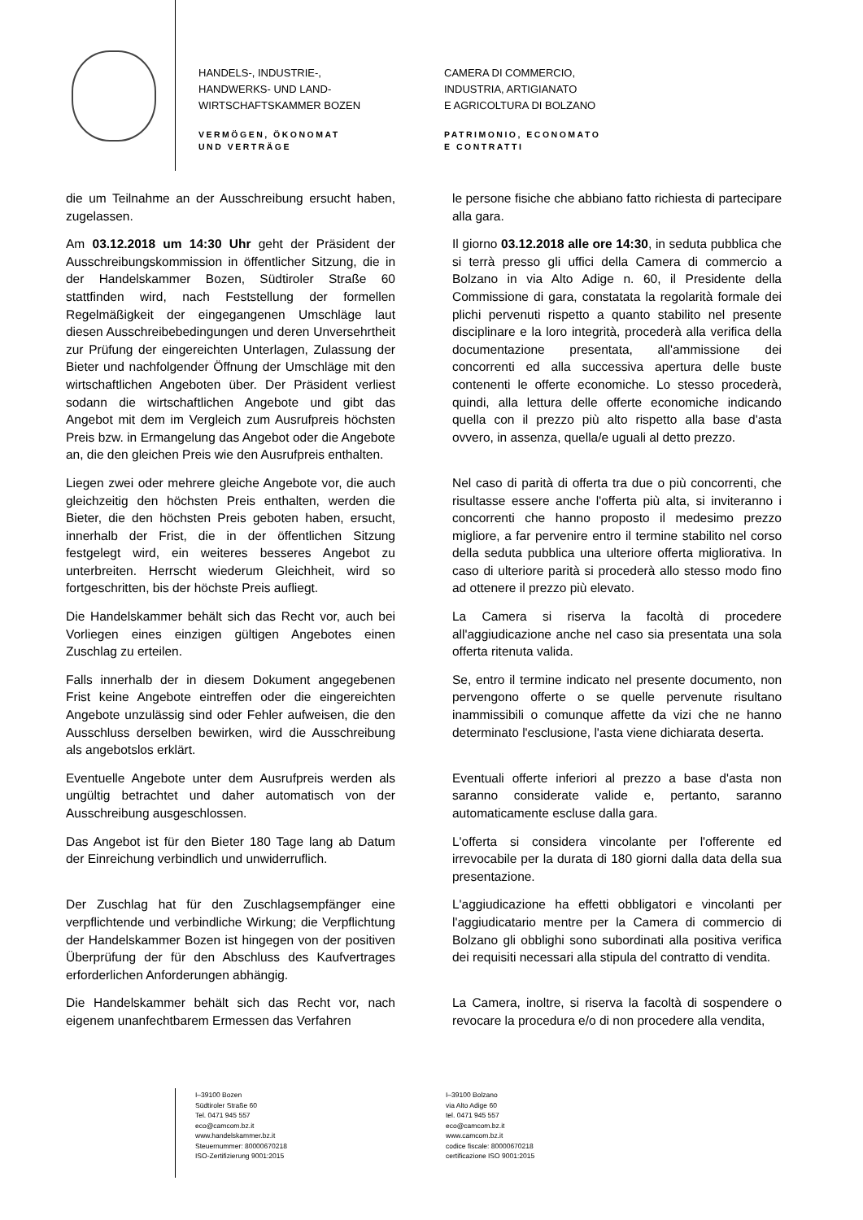HANDELS-, INDUSTRIE-,
HANDWERKS- UND LAND-
WIRTSCHAFTSKAMMER BOZEN
VERMÖGEN, ÖKONOMAT
UND VERTRÄGE
CAMERA DI COMMERCIO,
INDUSTRIA, ARTIGIANATO
E AGRICOLTURA DI BOLZANO
PATRIMONIO, ECONOMATO
E CONTRATTI
die um Teilnahme an der Ausschreibung ersucht haben, zugelassen.
le persone fisiche che abbiano fatto richiesta di partecipare alla gara.
Am 03.12.2018 um 14:30 Uhr geht der Präsident der Ausschreibungskommission in öffentlicher Sitzung, die in der Handelskammer Bozen, Südtiroler Straße 60 stattfinden wird, nach Feststellung der formellen Regelmäßigkeit der eingegangenen Umschläge laut diesen Ausschreibebedingungen und deren Unversehrtheit zur Prüfung der eingereichten Unterlagen, Zulassung der Bieter und nachfolgender Öffnung der Umschläge mit den wirtschaftlichen Angeboten über. Der Präsident verliest sodann die wirtschaftlichen Angebote und gibt das Angebot mit dem im Vergleich zum Ausrufpreis höchsten Preis bzw. in Ermangelung das Angebot oder die Angebote an, die den gleichen Preis wie den Ausrufpreis enthalten.
Il giorno 03.12.2018 alle ore 14:30, in seduta pubblica che si terrà presso gli uffici della Camera di commercio a Bolzano in via Alto Adige n. 60, il Presidente della Commissione di gara, constatata la regolarità formale dei plichi pervenuti rispetto a quanto stabilito nel presente disciplinare e la loro integrità, procederà alla verifica della documentazione presentata, all'ammissione dei concorrenti ed alla successiva apertura delle buste contenenti le offerte economiche. Lo stesso procederà, quindi, alla lettura delle offerte economiche indicando quella con il prezzo più alto rispetto alla base d'asta ovvero, in assenza, quella/e uguali al detto prezzo.
Liegen zwei oder mehrere gleiche Angebote vor, die auch gleichzeitig den höchsten Preis enthalten, werden die Bieter, die den höchsten Preis geboten haben, ersucht, innerhalb der Frist, die in der öffentlichen Sitzung festgelegt wird, ein weiteres besseres Angebot zu unterbreiten. Herrscht wiederum Gleichheit, wird so fortgeschritten, bis der höchste Preis aufliegt.
Nel caso di parità di offerta tra due o più concorrenti, che risultasse essere anche l'offerta più alta, si inviteranno i concorrenti che hanno proposto il medesimo prezzo migliore, a far pervenire entro il termine stabilito nel corso della seduta pubblica una ulteriore offerta migliorativa. In caso di ulteriore parità si procederà allo stesso modo fino ad ottenere il prezzo più elevato.
Die Handelskammer behält sich das Recht vor, auch bei Vorliegen eines einzigen gültigen Angebotes einen Zuschlag zu erteilen.
La Camera si riserva la facoltà di procedere all'aggiudicazione anche nel caso sia presentata una sola offerta ritenuta valida.
Falls innerhalb der in diesem Dokument angegebenen Frist keine Angebote eintreffen oder die eingereichten Angebote unzulässig sind oder Fehler aufweisen, die den Ausschluss derselben bewirken, wird die Ausschreibung als angebotslos erklärt.
Se, entro il termine indicato nel presente documento, non pervengono offerte o se quelle pervenute risultano inammissibili o comunque affette da vizi che ne hanno determinato l'esclusione, l'asta viene dichiarata deserta.
Eventuelle Angebote unter dem Ausrufpreis werden als ungültig betrachtet und daher automatisch von der Ausschreibung ausgeschlossen.
Eventuali offerte inferiori al prezzo a base d'asta non saranno considerate valide e, pertanto, saranno automaticamente escluse dalla gara.
Das Angebot ist für den Bieter 180 Tage lang ab Datum der Einreichung verbindlich und unwiderruflich.
L'offerta si considera vincolante per l'offerente ed irrevocabile per la durata di 180 giorni dalla data della sua presentazione.
Der Zuschlag hat für den Zuschlagsempfänger eine verpflichtende und verbindliche Wirkung; die Verpflichtung der Handelskammer Bozen ist hingegen von der positiven Überprüfung der für den Abschluss des Kaufvertrages erforderlichen Anforderungen abhängig.
L'aggiudicazione ha effetti obbligatori e vincolanti per l'aggiudicatario mentre per la Camera di commercio di Bolzano gli obblighi sono subordinati alla positiva verifica dei requisiti necessari alla stipula del contratto di vendita.
Die Handelskammer behält sich das Recht vor, nach eigenem unanfechtbarem Ermessen das Verfahren
La Camera, inoltre, si riserva la facoltà di sospendere o revocare la procedura e/o di non procedere alla vendita,
I–39100 Bozen
Südtiroler Straße 60
Tel. 0471 945 557
eco@camcom.bz.it
www.handelskammer.bz.it
Steuernummer: 80000670218
ISO-Zertifizierung 9001:2015
I–39100 Bolzano
via Alto Adige 60
tel. 0471 945 557
eco@camcom.bz.it
www.camcom.bz.it
codice fiscale: 80000670218
certificazione ISO 9001:2015